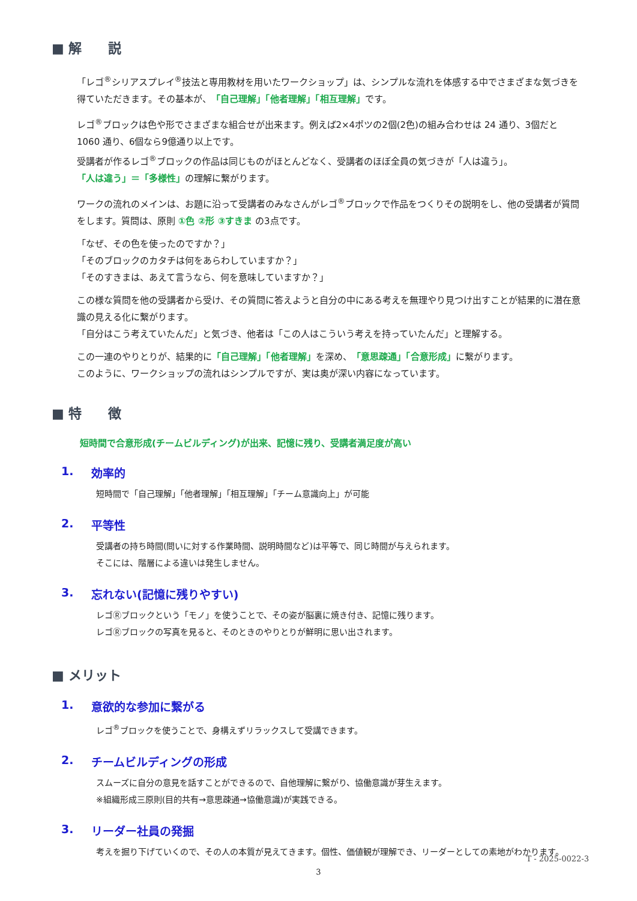■ 解　　説
「レゴ<sup>®</sup>シリアスプレイ<sup>®</sup>技法と専用教材を用いたワークショップ」は、シンプルな流れを体感する中でさまざまな気づきを得ていただきます。その基本が、「自己理解」「他者理解」「相互理解」です。
レゴ<sup>®</sup>ブロックは色や形でさまざまな組合せが出来ます。例えば2×4ポツの2個(2色)の組み合わせは 24 通り、3個だと 1060 通り、6個なら9億通り以上です。
受講者が作るレゴ<sup>®</sup>ブロックの作品は同じものがほとんどなく、受講者のほぼ全員の気づきが「人は違う」。
「人は違う」＝「多様性」の理解に繋がります。
ワークの流れのメインは、お題に沿って受講者のみなさんがレゴ<sup>®</sup>ブロックで作品をつくりその説明をし、他の受講者が質問をします。質問は、原則 ①色 ②形 ③すきま の3点です。
「なぜ、その色を使ったのですか？」
「そのブロックのカタチは何をあらわしていますか？」
「そのすきまは、あえて言うなら、何を意味していますか？」
この様な質問を他の受講者から受け、その質問に答えようと自分の中にある考えを無理やり見つけ出すことが結果的に潜在意識の見える化に繋がります。
「自分はこう考えていたんだ」と気づき、他者は「この人はこういう考えを持っていたんだ」と理解する。
この一連のやりとりが、結果的に「自己理解」「他者理解」を深め、「意思疎通」「合意形成」に繋がります。
このように、ワークショップの流れはシンプルですが、実は奥が深い内容になっています。
■ 特　　徴
短時間で合意形成(チームビルディング)が出来、記憶に残り、受講者満足度が高い
1. 効率的
短時間で「自己理解」「他者理解」「相互理解」「チーム意識向上」が可能
2. 平等性
受講者の持ち時間(問いに対する作業時間、説明時間など)は平等で、同じ時間が与えられます。
そこには、階層による違いは発生しません。
3. 忘れない(記憶に残りやすい)
レゴⓇブロックという「モノ」を使うことで、その姿が脳裏に焼き付き、記憶に残ります。
レゴⓇブロックの写真を見ると、そのときのやりとりが鮮明に思い出されます。
■ メリット
1. 意欲的な参加に繋がる
レゴ<sup>®</sup>ブロックを使うことで、身構えずリラックスして受講できます。
2. チームビルディングの形成
スムーズに自分の意見を話すことができるので、自他理解に繋がり、協働意識が芽生えます。
※組織形成三原則(目的共有→意思疎通→協働意識)が実践できる。
3. リーダー社員の発掘
考えを掘り下げていくので、その人の本質が見えてきます。個性、価値観が理解でき、リーダーとしての素地がわかります。
T - 2025-0022-3
3